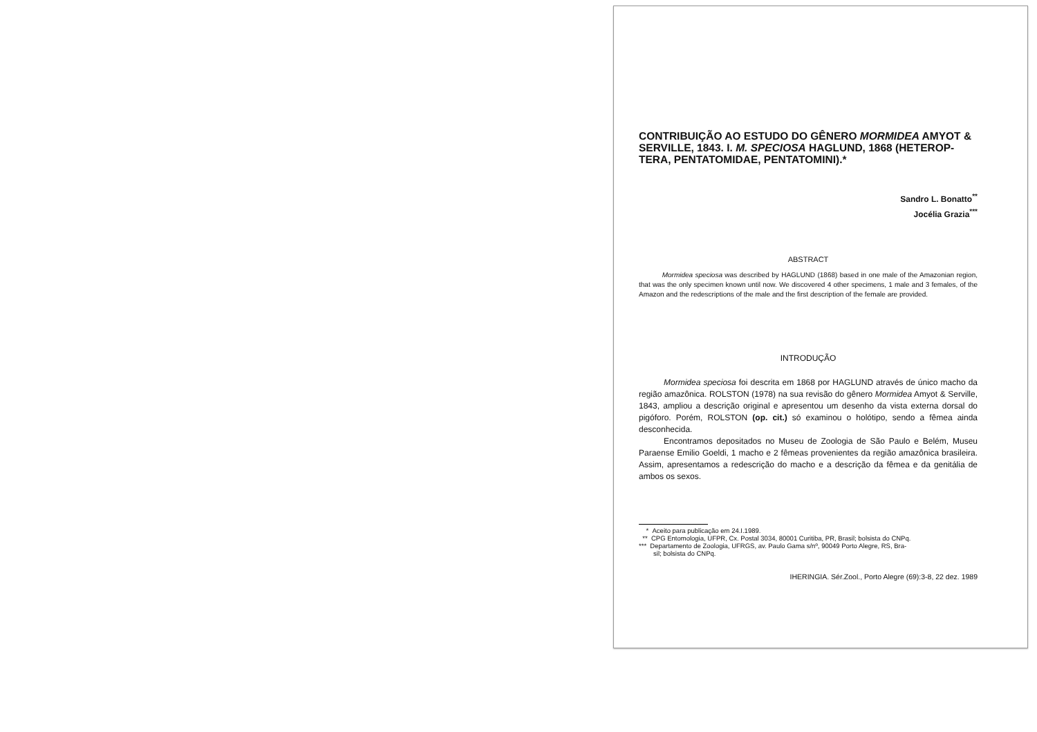CONTRIBUIÇÃO AO ESTUDO DO GÊNERO MORMIDEA AMYOT & SERVILLE, 1843. I. M. SPECIOSA HAGLUND, 1868 (HETEROP-TERA, PENTATOMIDAE, PENTATOMINI).*
Sandro L. Bonatto<sup>**</sup>
Jocélia Grazia<sup>***</sup>
ABSTRACT
Mormidea speciosa was described by HAGLUND (1868) based in one male of the Amazonian region, that was the only specimen known until now. We discovered 4 other specimens, 1 male and 3 females, of the Amazon and the redescriptions of the male and the first description of the female are provided.
INTRODUÇÃO
Mormidea speciosa foi descrita em 1868 por HAGLUND através de único macho da região amazônica. ROLSTON (1978) na sua revisão do gênero Mormidea Amyot & Serville, 1843, ampliou a descrição original e apresentou um desenho da vista externa dorsal do pigóforo. Porém, ROLSTON (op. cit.) só examinou o holótipo, sendo a fêmea ainda desconhecida.
Encontramos depositados no Museu de Zoologia de São Paulo e Belém, Museu Paraense Emilio Goeldi, 1 macho e 2 fêmeas provenientes da região amazônica brasileira. Assim, apresentamos a redescrição do macho e a descrição da fêmea e da genitália de ambos os sexos.
* Aceito para publicação em 24.I.1989.
** CPG Entomologia, UFPR, Cx. Postal 3034, 80001 Curitiba, PR, Brasil; bolsista do CNPq.
*** Departamento de Zoologia, UFRGS, av. Paulo Gama s/nº, 90049 Porto Alegre, RS, Bra-
sil; bolsista do CNPq.
IHERINGIA. Sér.Zool., Porto Alegre (69):3-8, 22 dez. 1989